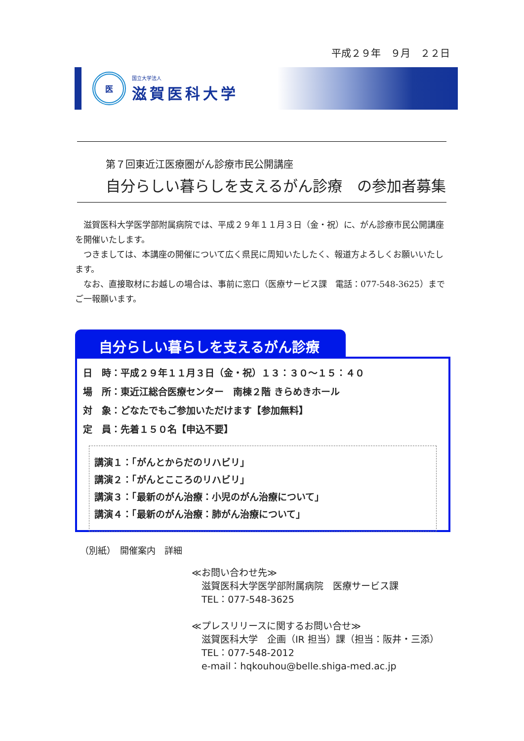平成２９年　９月　２２日
医
国立大学法人
滋賀医科大学
第７回東近江医療圏がん診療市民公開講座
自分らしい暮らしを支えるがん診療　の参加者募集
滋賀医科大学医学部附属病院では、平成２９年１１月３日（金・祝）に、がん診療市民公開講座を開催いたします。
つきましては、本講座の開催について広く県民に周知いたしたく、報道方よろしくお願いいたします。
なお、直接取材にお越しの場合は、事前に窓口（医療サービス課　電話：077-548-3625）までご一報願います。
自分らしい暮らしを支えるがん診療
日　時：平成２９年１１月３日（金・祝）１３：３０～１５：４０
場　所：東近江総合医療センター　南棟２階 きらめきホール
対　象：どなたでもご参加いただけます【参加無料】
定　員：先着１５０名【申込不要】
講演１：「がんとからだのリハビリ」
講演２：「がんとこころのリハビリ」
講演３：「最新のがん治療：小児のがん治療について」
講演４：「最新のがん治療：肺がん治療について」
（別紙）　開催案内　詳細
≪お問い合わせ先≫
滋賀医科大学医学部附属病院　医療サービス課
TEL：077-548-3625
≪プレスリリースに関するお問い合せ≫
滋賀医科大学　企画（IR 担当）課（担当：阪井・三添）
TEL：077-548-2012
e-mail：hqkouhou@belle.shiga-med.ac.jp